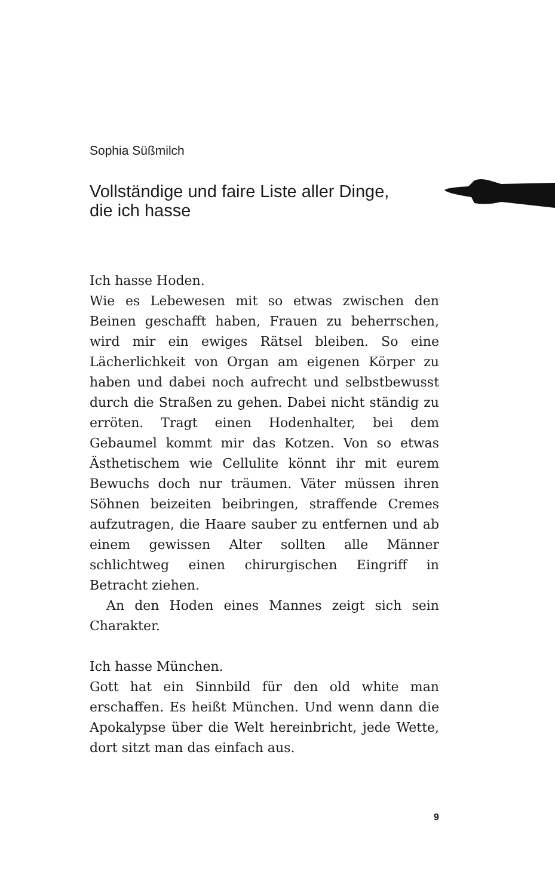Sophia Süßmilch
Vollständige und faire Liste aller Dinge,
die ich hasse
Ich hasse Hoden.
Wie es Lebewesen mit so etwas zwischen den Beinen geschafft haben, Frauen zu beherrschen, wird mir ein ewiges Rätsel bleiben. So eine Lächerlichkeit von Organ am eigenen Körper zu haben und dabei noch aufrecht und selbstbewusst durch die Straßen zu gehen. Dabei nicht ständig zu erröten. Tragt einen Hodenhalter, bei dem Gebaumel kommt mir das Kotzen. Von so etwas Ästhetischem wie Cellulite könnt ihr mit eurem Bewuchs doch nur träumen. Väter müssen ihren Söhnen beizeiten beibringen, straffende Cremes aufzutragen, die Haare sauber zu entfernen und ab einem gewissen Alter sollten alle Männer schlichtweg einen chirurgischen Eingriff in Betracht ziehen.
An den Hoden eines Mannes zeigt sich sein Charakter.
Ich hasse München.
Gott hat ein Sinnbild für den old white man erschaffen. Es heißt München. Und wenn dann die Apokalypse über die Welt hereinbricht, jede Wette, dort sitzt man das einfach aus.
9